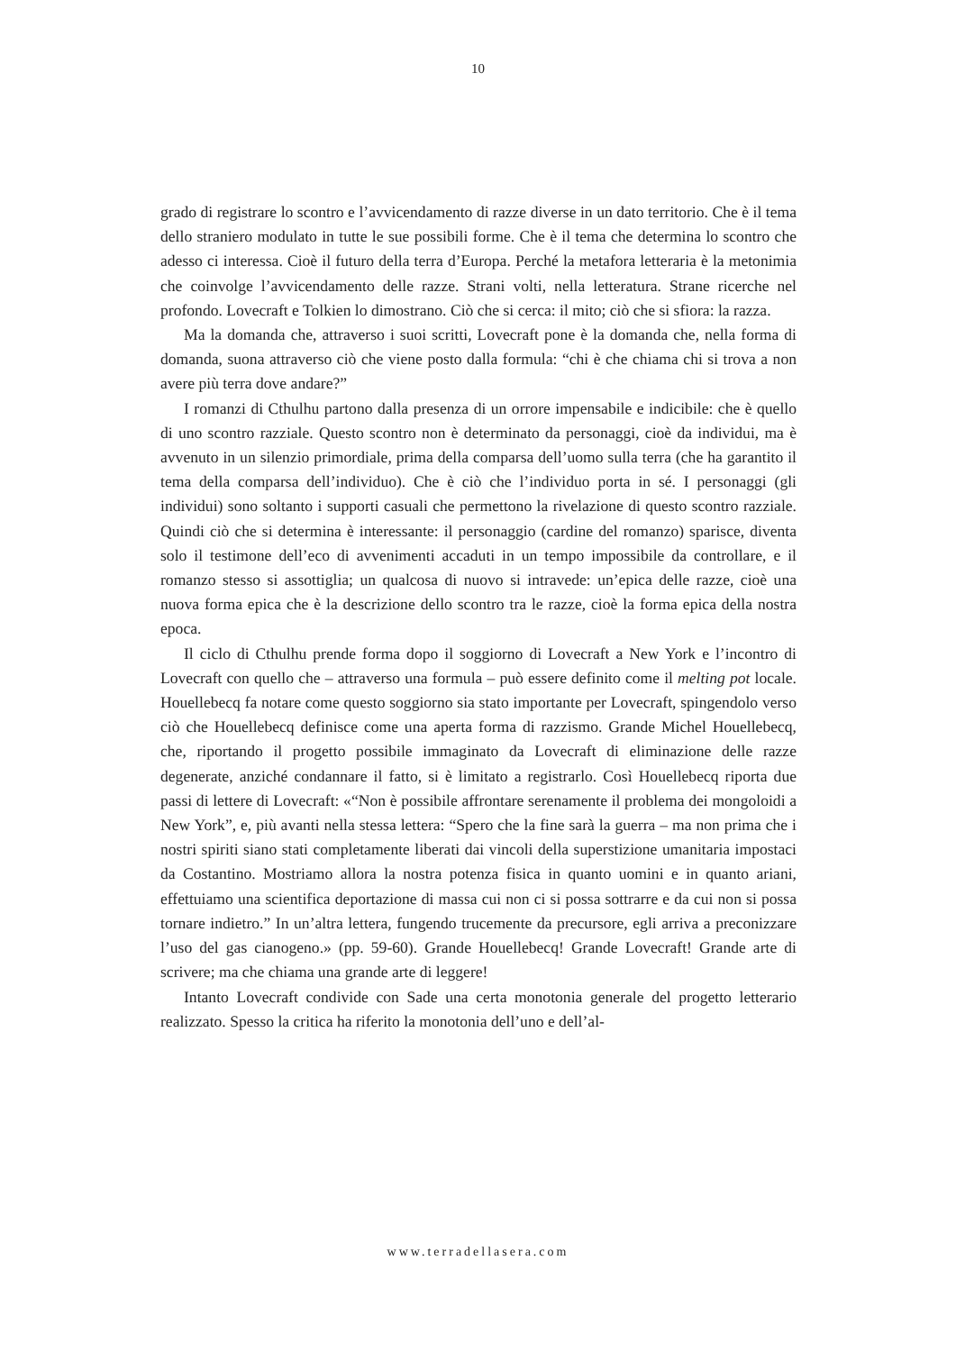10
grado di registrare lo scontro e l’avvicendamento di razze diverse in un dato territorio. Che è il tema dello straniero modulato in tutte le sue possibili forme. Che è il tema che determina lo scontro che adesso ci interessa. Cioè il futuro della terra d’Europa. Perché la metafora letteraria è la metonimia che coinvolge l’avvicendamento delle razze. Strani volti, nella letteratura. Strane ricerche nel profondo. Lovecraft e Tolkien lo dimostrano. Ciò che si cerca: il mito; ciò che si sfiora: la razza.
Ma la domanda che, attraverso i suoi scritti, Lovecraft pone è la domanda che, nella forma di domanda, suona attraverso ciò che viene posto dalla formula: “chi è che chiama chi si trova a non avere più terra dove andare?”
I romanzi di Cthulhu partono dalla presenza di un orrore impensabile e indicibile: che è quello di uno scontro razziale. Questo scontro non è determinato da personaggi, cioè da individui, ma è avvenuto in un silenzio primordiale, prima della comparsa dell’uomo sulla terra (che ha garantito il tema della comparsa dell’individuo). Che è ciò che l’individuo porta in sé. I personaggi (gli individui) sono soltanto i supporti casuali che permettono la rivelazione di questo scontro razziale. Quindi ciò che si determina è interessante: il personaggio (cardine del romanzo) sparisce, diventa solo il testimone dell’eco di avvenimenti accaduti in un tempo impossibile da controllare, e il romanzo stesso si assottiglia; un qualcosa di nuovo si intravede: un’epica delle razze, cioè una nuova forma epica che è la descrizione dello scontro tra le razze, cioè la forma epica della nostra epoca.
Il ciclo di Cthulhu prende forma dopo il soggiorno di Lovecraft a New York e l’incontro di Lovecraft con quello che – attraverso una formula – può essere definito come il melting pot locale. Houellebecq fa notare come questo soggiorno sia stato importante per Lovecraft, spingendolo verso ciò che Houellebecq definisce come una aperta forma di razzismo. Grande Michel Houellebecq, che, riportando il progetto possibile immaginato da Lovecraft di eliminazione delle razze degenerate, anziché condannare il fatto, si è limitato a registrarlo. Così Houellebecq riporta due passi di lettere di Lovecraft: «“Non è possibile affrontare serenamente il problema dei mongoloidi a New York”, e, più avanti nella stessa lettera: “Spero che la fine sarà la guerra – ma non prima che i nostri spiriti siano stati completamente liberati dai vincoli della superstizione umanitaria impostaci da Costantino. Mostriamo allora la nostra potenza fisica in quanto uomini e in quanto ariani, effettuiamo una scientifica deportazione di massa cui non ci si possa sottrarre e da cui non si possa tornare indietro.” In un’altra lettera, fungendo trucemente da precursore, egli arriva a preconizzare l’uso del gas cianogeno.» (pp. 59-60). Grande Houellebecq! Grande Lovecraft! Grande arte di scrivere; ma che chiama una grande arte di leggere!
Intanto Lovecraft condivide con Sade una certa monotonia generale del progetto letterario realizzato. Spesso la critica ha riferito la monotonia dell’uno e dell’al-
www.terradellasera.com